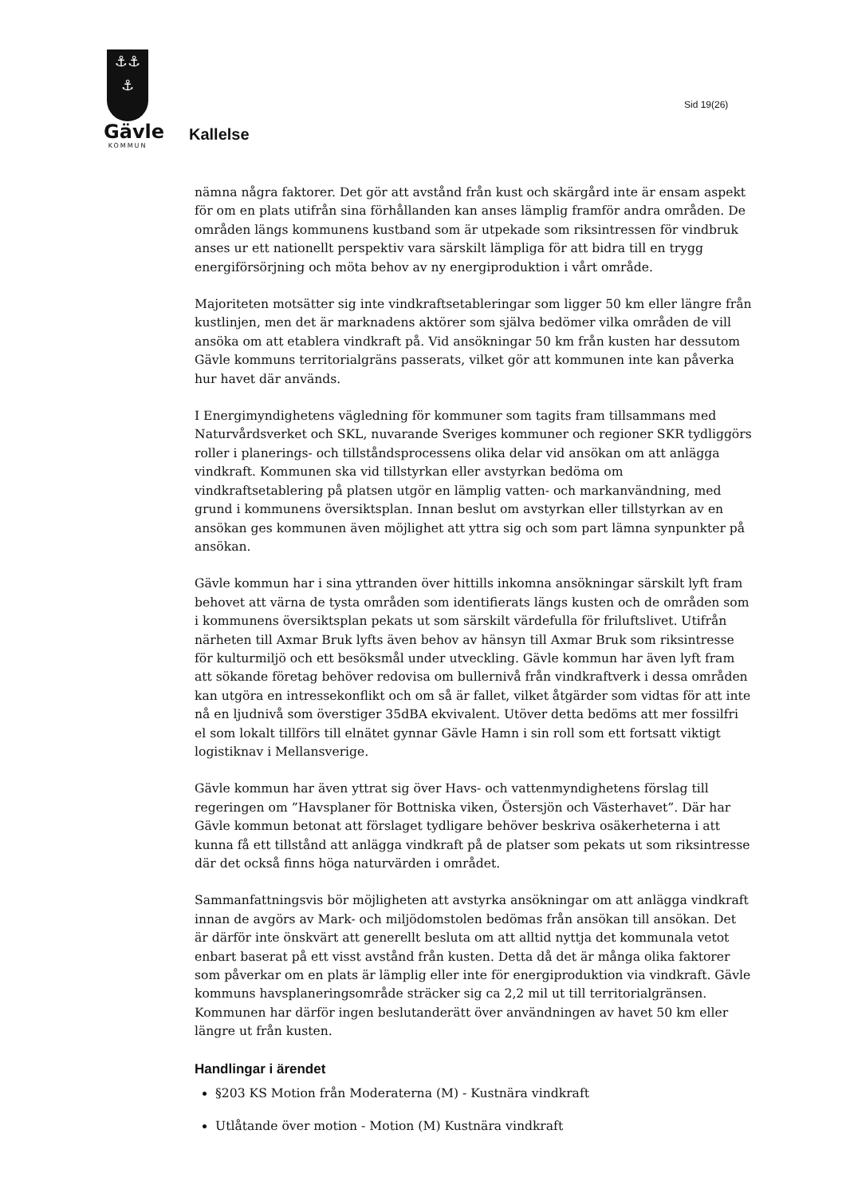⚓⚓
⚓
Gävle
KOMMUN
Sid 19(26)
Kallelse
nämna några faktorer. Det gör att avstånd från kust och skärgård inte är ensam aspekt för om en plats utifrån sina förhållanden kan anses lämplig framför andra områden. De områden längs kommunens kustband som är utpekade som riksintressen för vindbruk anses ur ett nationellt perspektiv vara särskilt lämpliga för att bidra till en trygg energiförsörjning och möta behov av ny energiproduktion i vårt område.
Majoriteten motsätter sig inte vindkraftsetableringar som ligger 50 km eller längre från kustlinjen, men det är marknadens aktörer som själva bedömer vilka områden de vill ansöka om att etablera vindkraft på. Vid ansökningar 50 km från kusten har dessutom Gävle kommuns territorialgräns passerats, vilket gör att kommunen inte kan påverka hur havet där används.
I Energimyndighetens vägledning för kommuner som tagits fram tillsammans med Naturvårdsverket och SKL, nuvarande Sveriges kommuner och regioner SKR tydliggörs roller i planerings- och tillståndsprocessens olika delar vid ansökan om att anlägga vindkraft. Kommunen ska vid tillstyrkan eller avstyrkan bedöma om vindkraftsetablering på platsen utgör en lämplig vatten- och markanvändning, med grund i kommunens översiktsplan. Innan beslut om avstyrkan eller tillstyrkan av en ansökan ges kommunen även möjlighet att yttra sig och som part lämna synpunkter på ansökan.
Gävle kommun har i sina yttranden över hittills inkomna ansökningar särskilt lyft fram behovet att värna de tysta områden som identifierats längs kusten och de områden som i kommunens översiktsplan pekats ut som särskilt värdefulla för friluftslivet. Utifrån närheten till Axmar Bruk lyfts även behov av hänsyn till Axmar Bruk som riksintresse för kulturmiljö och ett besöksmål under utveckling. Gävle kommun har även lyft fram att sökande företag behöver redovisa om bullernivå från vindkraftverk i dessa områden kan utgöra en intressekonflikt och om så är fallet, vilket åtgärder som vidtas för att inte nå en ljudnivå som överstiger 35dBA ekvivalent. Utöver detta bedöms att mer fossilfri el som lokalt tillförs till elnätet gynnar Gävle Hamn i sin roll som ett fortsatt viktigt logistiknav i Mellansverige.
Gävle kommun har även yttrat sig över Havs- och vattenmyndighetens förslag till regeringen om ”Havsplaner för Bottniska viken, Östersjön och Västerhavet”. Där har Gävle kommun betonat att förslaget tydligare behöver beskriva osäkerheterna i att kunna få ett tillstånd att anlägga vindkraft på de platser som pekats ut som riksintresse där det också finns höga naturvärden i området.
Sammanfattningsvis bör möjligheten att avstyrka ansökningar om att anlägga vindkraft innan de avgörs av Mark- och miljödomstolen bedömas från ansökan till ansökan. Det är därför inte önskvärt att generellt besluta om att alltid nyttja det kommunala vetot enbart baserat på ett visst avstånd från kusten. Detta då det är många olika faktorer som påverkar om en plats är lämplig eller inte för energiproduktion via vindkraft. Gävle kommuns havsplaneringsområde sträcker sig ca 2,2 mil ut till territorialgränsen. Kommunen har därför ingen beslutanderätt över användningen av havet 50 km eller längre ut från kusten.
Handlingar i ärendet
§203 KS Motion från Moderaterna (M) - Kustnära vindkraft
Utlåtande över motion - Motion (M) Kustnära vindkraft